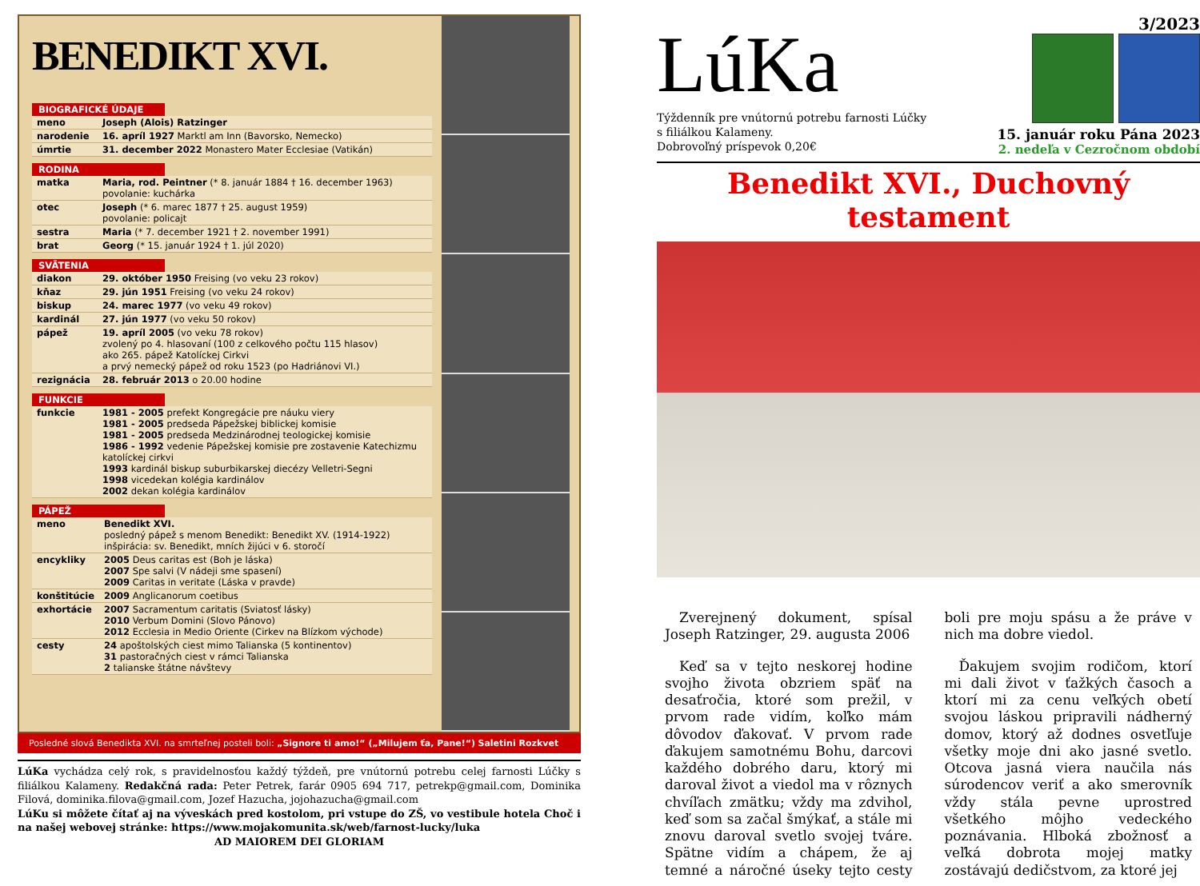BENEDIKT XVI.
BIOGRAFICKÉ ÚDAJE
| meno | Joseph (Alois) Ratzinger |
| narodenie | 16. apríl 1927 Marktl am Inn (Bavorsko, Nemecko) |
| úmrtie | 31. december 2022 Monastero Mater Ecclesiae (Vatikán) |
RODINA
| matka | Maria, rod. Peintner (* 8. január 1884 † 16. december 1963) povolanie: kuchárka |
| otec | Joseph (* 6. marec 1877 † 25. august 1959) povolanie: policajt |
| sestra | Maria (* 7. december 1921 † 2. november 1991) |
| brat | Georg (* 15. január 1924 † 1. júl 2020) |
SVÄTENIA
| diakon | 29. október 1950 Freising (vo veku 23 rokov) |
| kňaz | 29. jún 1951 Freising (vo veku 24 rokov) |
| biskup | 24. marec 1977 (vo veku 49 rokov) |
| kardinál | 27. jún 1977 (vo veku 50 rokov) |
| pápež | 19. apríl 2005 (vo veku 78 rokov) zvolený po 4. hlasovaní (100 z celkového počtu 115 hlasov) ako 265. pápež Katolíckej Cirkvi a prvý nemecký pápež od roku 1523 (po Hadriánovi VI.) |
| rezignácia | 28. február 2013 o 20.00 hodine |
FUNKCIE
| funkcie | 1981 - 2005 prefekt Kongregácie pre náuku viery 1981 - 2005 predseda Pápežskej biblickej komisie 1981 - 2005 predseda Medzinárodnej teologickej komisie 1986 - 1992 vedenie Pápežskej komisie pre zostavenie Katechizmu katolíckej cirkvi 1993 kardinál biskup suburbikarskej diecézy Velletri-Segni 1998 vicedekan kolégia kardinálov 2002 dekan kolégia kardinálov |
PÁPEŽ
| meno | Benedikt XVI. posledný pápež s menom Benedikt: Benedikt XV. (1914-1922) inšpirácia: sv. Benedikt, mních žijúci v 6. storočí |
| encykliky | 2005 Deus caritas est (Boh je láska) 2007 Spe salvi (V nádeji sme spasení) 2009 Caritas in veritate (Láska v pravde) |
| konštitúcie | 2009 Anglicanorum coetibus |
| exhortácie | 2007 Sacramentum caritatis (Sviatosť lásky) 2010 Verbum Domini (Slovo Pánovo) 2012 Ecclesia in Medio Oriente (Cirkev na Blízkom východe) |
| cesty | 24 apoštolských ciest mimo Talianska (5 kontinentov) 31 pastoračných ciest v rámci Talianska 2 talianske štátne návštevy |
Posledné slová Benedikta XVI. na smrteľnej posteli boli: „Signore ti amo!“ („Milujem ťa, Pane!“) Saletini Rozkvet
LúKa vychádza celý rok, s pravidelnosťou každý týždeň, pre vnútornú potrebu celej farnosti Lúčky s filiálkou Kalameny. Redakčná rada: Peter Petrek, farár 0905 694 717, petrekp@gmail.com, Dominika Filová, dominika.filova@gmail.com, Jozef Hazucha, jojohazucha@gmail.com
LúKu si môžete čítať aj na vývеskách pred kostolom, pri vstupe do ZŠ, vo vestibule hotela Choč i na našej webovej stránke: https://www.mojakomunita.sk/web/farnost-lucky/luka
AD MAIOREM DEI GLORIAM
LúKa
Týždenník pre vnútornú potrebu farnosti Lúčky
s filiálkou Kalameny.
Dobrovoľný príspevok 0,20€
3/2023
15. január roku Pána 2023
2. nedeľa v Cezročnom období
Benedikt XVI., Duchovný testament
Zverejnený dokument, spísal Joseph Ratzinger, 29. augusta 2006
Keď sa v tejto neskorej hodine svojho života obzriem späť na desaťročia, ktoré som prežil, v prvom rade vidím, koľko mám dôvodov ďakovať. V prvom rade ďakujem samotnému Bohu, darcovi každého dobrého daru, ktorý mi daroval život a viedol ma v rôznych chvíľach zmätku; vždy ma zdvihol, keď som sa začal šmýkať, a stále mi znovu daroval svetlo svojej tváre. Spätne vidím a chápem, že aj temné a náročné úseky tejto cesty boli pre moju spásu a že práve v nich ma dobre viedol.
Ďakujem svojim rodičom, ktorí mi dali život v ťažkých časoch a ktorí mi za cenu veľkých obetí svojou láskou pripravili nádherný domov, ktorý až dodnes osvetľuje všetky moje dni ako jasné svetlo. Otcova jasná viera naučila nás súrodencov veriť a ako smerovník vždy stála pevne uprostred všetkého môjho vedeckého poznávania. Hlboká zbožnosť a veľká dobrota mojej matky zostávajú dedičstvom, za ktoré jej